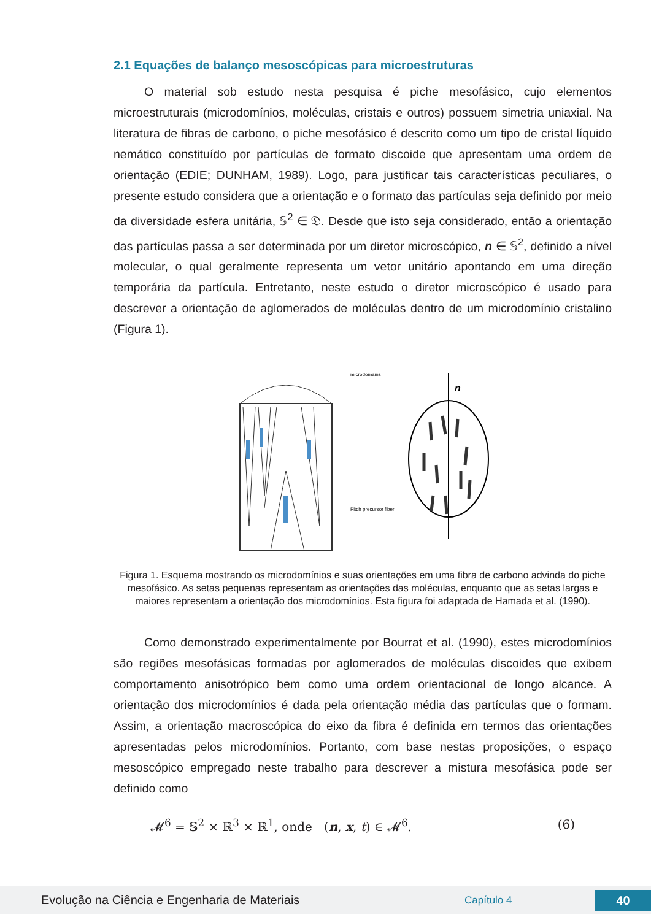2.1 Equações de balanço mesoscópicas para microestruturas
O material sob estudo nesta pesquisa é piche mesofásico, cujo elementos microestruturais (microdomínios, moléculas, cristais e outros) possuem simetria uniaxial. Na literatura de fibras de carbono, o piche mesofásico é descrito como um tipo de cristal líquido nemático constituído por partículas de formato discoide que apresentam uma ordem de orientação (EDIE; DUNHAM, 1989). Logo, para justificar tais características peculiares, o presente estudo considera que a orientação e o formato das partículas seja definido por meio da diversidade esfera unitária, 𝕊<sup>2</sup> ∈ 𝔇. Desde que isto seja considerado, então a orientação das partículas passa a ser determinada por um diretor microscópico, n ∈ 𝕊<sup>2</sup>, definido a nível molecular, o qual geralmente representa um vetor unitário apontando em uma direção temporária da partícula. Entretanto, neste estudo o diretor microscópico é usado para descrever a orientação de aglomerados de moléculas dentro de um microdomínio cristalino (Figura 1).
microdomains
Pitch precursor fiber
n
Figura 1. Esquema mostrando os microdomínios e suas orientações em uma fibra de carbono advinda do piche mesofásico. As setas pequenas representam as orientações das moléculas, enquanto que as setas largas e maiores representam a orientação dos microdomínios. Esta figura foi adaptada de Hamada et al. (1990).
Como demonstrado experimentalmente por Bourrat et al. (1990), estes microdomínios são regiões mesofásicas formadas por aglomerados de moléculas discoides que exibem comportamento anisotrópico bem como uma ordem orientacional de longo alcance. A orientação dos microdomínios é dada pela orientação média das partículas que o formam. Assim, a orientação macroscópica do eixo da fibra é definida em termos das orientações apresentadas pelos microdomínios. Portanto, com base nestas proposições, o espaço mesoscópico empregado neste trabalho para descrever a mistura mesofásica pode ser definido como
𝓜<sup>6</sup> = 𝕊<sup>2</sup> × ℝ<sup>3</sup> × ℝ<sup>1</sup>, onde (n, x, t) ∈ 𝓜<sup>6</sup>. (6)
Evolução na Ciência e Engenharia de Materiais Capítulo 4 40